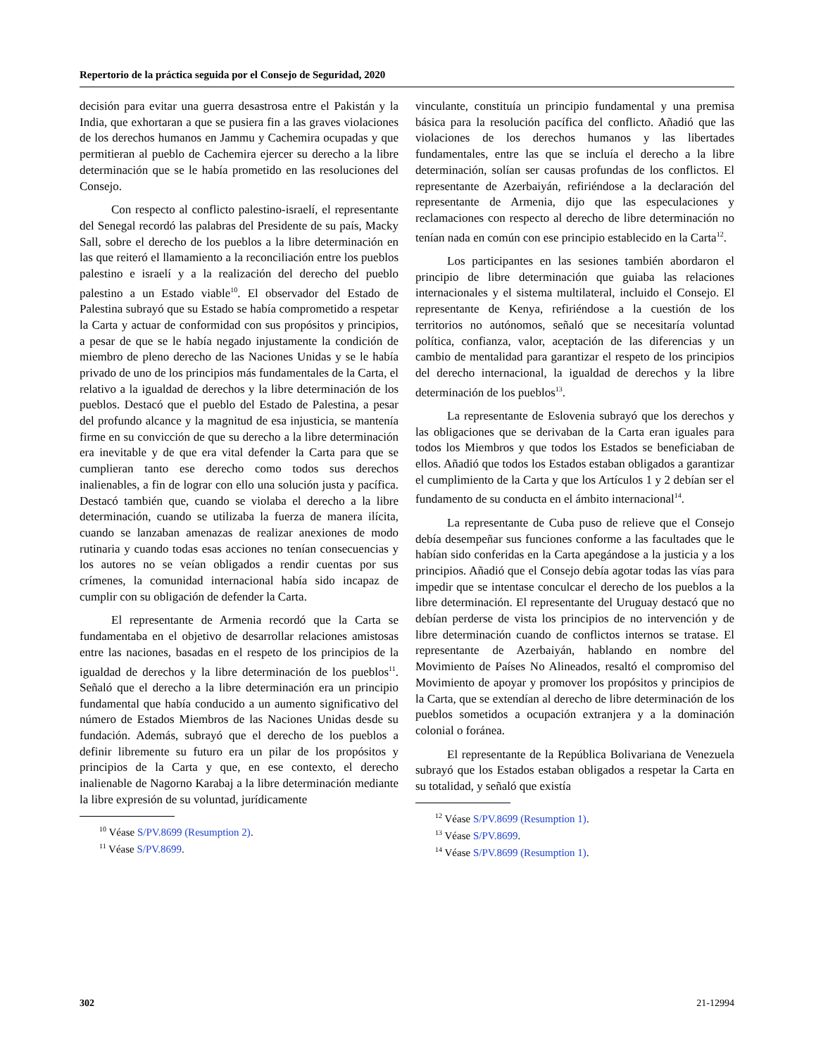Repertorio de la práctica seguida por el Consejo de Seguridad, 2020
decisión para evitar una guerra desastrosa entre el Pakistán y la India, que exhortaran a que se pusiera fin a las graves violaciones de los derechos humanos en Jammu y Cachemira ocupadas y que permitieran al pueblo de Cachemira ejercer su derecho a la libre determinación que se le había prometido en las resoluciones del Consejo.
Con respecto al conflicto palestino-israelí, el representante del Senegal recordó las palabras del Presidente de su país, Macky Sall, sobre el derecho de los pueblos a la libre determinación en las que reiteró el llamamiento a la reconciliación entre los pueblos palestino e israelí y a la realización del derecho del pueblo palestino a un Estado viable<sup>10</sup>. El observador del Estado de Palestina subrayó que su Estado se había comprometido a respetar la Carta y actuar de conformidad con sus propósitos y principios, a pesar de que se le había negado injustamente la condición de miembro de pleno derecho de las Naciones Unidas y se le había privado de uno de los principios más fundamentales de la Carta, el relativo a la igualdad de derechos y la libre determinación de los pueblos. Destacó que el pueblo del Estado de Palestina, a pesar del profundo alcance y la magnitud de esa injusticia, se mantenía firme en su convicción de que su derecho a la libre determinación era inevitable y de que era vital defender la Carta para que se cumplieran tanto ese derecho como todos sus derechos inalienables, a fin de lograr con ello una solución justa y pacífica. Destacó también que, cuando se violaba el derecho a la libre determinación, cuando se utilizaba la fuerza de manera ilícita, cuando se lanzaban amenazas de realizar anexiones de modo rutinaria y cuando todas esas acciones no tenían consecuencias y los autores no se veían obligados a rendir cuentas por sus crímenes, la comunidad internacional había sido incapaz de cumplir con su obligación de defender la Carta.
El representante de Armenia recordó que la Carta se fundamentaba en el objetivo de desarrollar relaciones amistosas entre las naciones, basadas en el respeto de los principios de la igualdad de derechos y la libre determinación de los pueblos<sup>11</sup>. Señaló que el derecho a la libre determinación era un principio fundamental que había conducido a un aumento significativo del número de Estados Miembros de las Naciones Unidas desde su fundación. Además, subrayó que el derecho de los pueblos a definir libremente su futuro era un pilar de los propósitos y principios de la Carta y que, en ese contexto, el derecho inalienable de Nagorno Karabaj a la libre determinación mediante la libre expresión de su voluntad, jurídicamente
<sup>10</sup> Véase S/PV.8699 (Resumption 2).
<sup>11</sup> Véase S/PV.8699.
vinculante, constituía un principio fundamental y una premisa básica para la resolución pacífica del conflicto. Añadió que las violaciones de los derechos humanos y las libertades fundamentales, entre las que se incluía el derecho a la libre determinación, solían ser causas profundas de los conflictos. El representante de Azerbaiyán, refiriéndose a la declaración del representante de Armenia, dijo que las especulaciones y reclamaciones con respecto al derecho de libre determinación no tenían nada en común con ese principio establecido en la Carta<sup>12</sup>.
Los participantes en las sesiones también abordaron el principio de libre determinación que guiaba las relaciones internacionales y el sistema multilateral, incluido el Consejo. El representante de Kenya, refiriéndose a la cuestión de los territorios no autónomos, señaló que se necesitaría voluntad política, confianza, valor, aceptación de las diferencias y un cambio de mentalidad para garantizar el respeto de los principios del derecho internacional, la igualdad de derechos y la libre determinación de los pueblos<sup>13</sup>.
La representante de Eslovenia subrayó que los derechos y las obligaciones que se derivaban de la Carta eran iguales para todos los Miembros y que todos los Estados se beneficiaban de ellos. Añadió que todos los Estados estaban obligados a garantizar el cumplimiento de la Carta y que los Artículos 1 y 2 debían ser el fundamento de su conducta en el ámbito internacional<sup>14</sup>.
La representante de Cuba puso de relieve que el Consejo debía desempeñar sus funciones conforme a las facultades que le habían sido conferidas en la Carta apegándose a la justicia y a los principios. Añadió que el Consejo debía agotar todas las vías para impedir que se intentase conculcar el derecho de los pueblos a la libre determinación. El representante del Uruguay destacó que no debían perderse de vista los principios de no intervención y de libre determinación cuando de conflictos internos se tratase. El representante de Azerbaiyán, hablando en nombre del Movimiento de Países No Alineados, resaltó el compromiso del Movimiento de apoyar y promover los propósitos y principios de la Carta, que se extendían al derecho de libre determinación de los pueblos sometidos a ocupación extranjera y a la dominación colonial o foránea.
El representante de la República Bolivariana de Venezuela subrayó que los Estados estaban obligados a respetar la Carta en su totalidad, y señaló que existía
<sup>12</sup> Véase S/PV.8699 (Resumption 1).
<sup>13</sup> Véase S/PV.8699.
<sup>14</sup> Véase S/PV.8699 (Resumption 1).
302 21-12994